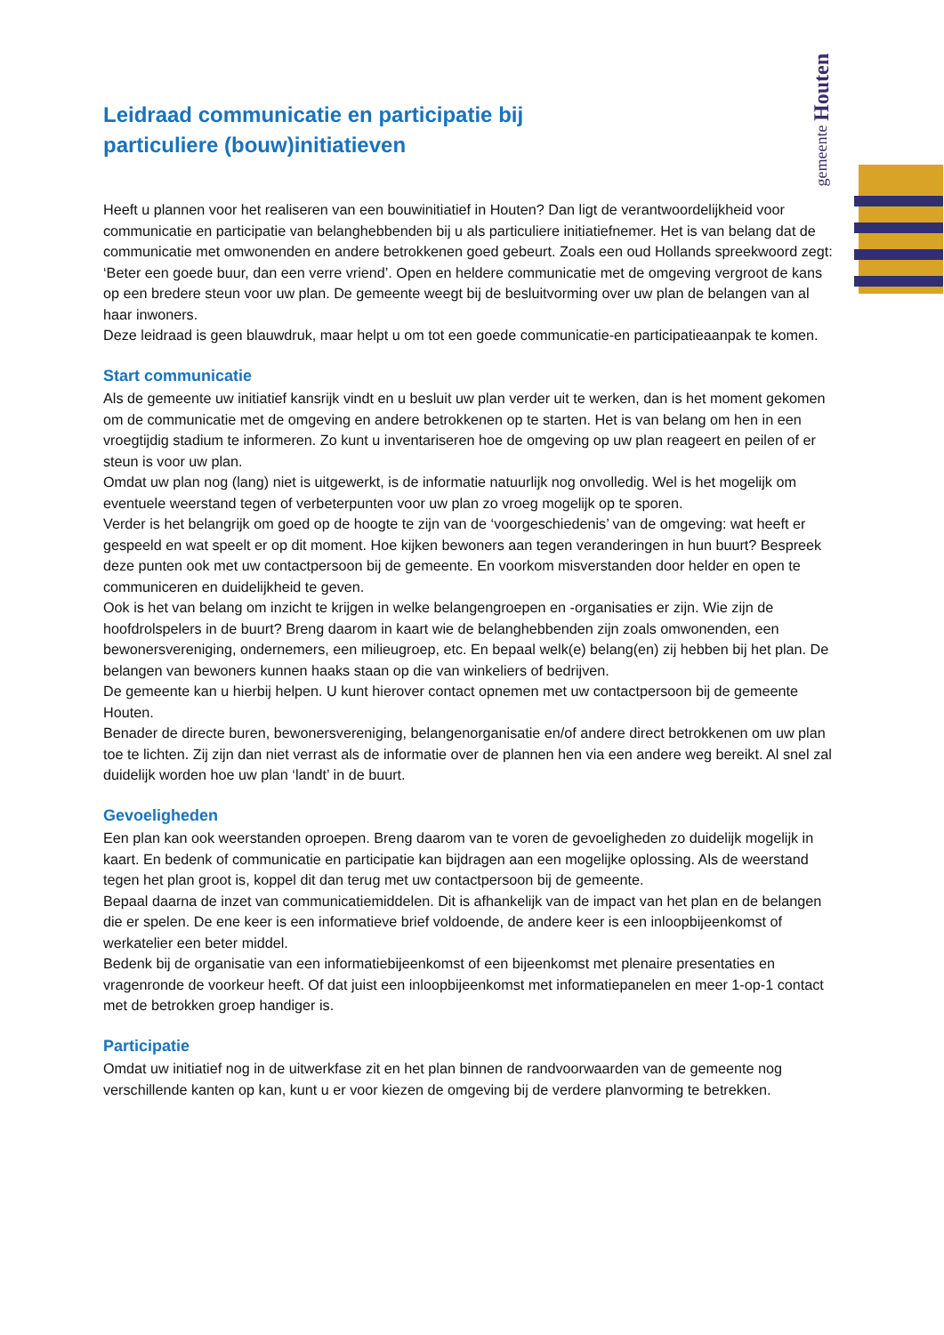gemeente Houten
Leidraad communicatie en participatie bij
particuliere (bouw)initiatieven
Heeft u plannen voor het realiseren van een bouwinitiatief in Houten? Dan ligt de verantwoordelijkheid voor communicatie en participatie van belanghebbenden bij u als particuliere initiatiefnemer. Het is van belang dat de communicatie met omwonenden en andere betrokkenen goed gebeurt. Zoals een oud Hollands spreekwoord zegt: ‘Beter een goede buur, dan een verre vriend’. Open en heldere communicatie met de omgeving vergroot de kans op een bredere steun voor uw plan. De gemeente weegt bij de besluitvorming over uw plan de belangen van al haar inwoners.
Deze leidraad is geen blauwdruk, maar helpt u om tot een goede communicatie-en participatieaanpak te komen.
Start communicatie
Als de gemeente uw initiatief kansrijk vindt en u besluit uw plan verder uit te werken, dan is het moment gekomen om de communicatie met de omgeving en andere betrokkenen op te starten. Het is van belang om hen in een vroegtijdig stadium te informeren. Zo kunt u inventariseren hoe de omgeving op uw plan reageert en peilen of er steun is voor uw plan.
Omdat uw plan nog (lang) niet is uitgewerkt, is de informatie natuurlijk nog onvolledig. Wel is het mogelijk om eventuele weerstand tegen of verbeterpunten voor uw plan zo vroeg mogelijk op te sporen.
Verder is het belangrijk om goed op de hoogte te zijn van de ‘voorgeschiedenis’ van de omgeving: wat heeft er gespeeld en wat speelt er op dit moment. Hoe kijken bewoners aan tegen veranderingen in hun buurt? Bespreek deze punten ook met uw contactpersoon bij de gemeente. En voorkom misverstanden door helder en open te communiceren en duidelijkheid te geven.
Ook is het van belang om inzicht te krijgen in welke belangengroepen en -organisaties er zijn. Wie zijn de hoofdrolspelers in de buurt? Breng daarom in kaart wie de belanghebbenden zijn zoals omwonenden, een bewonersvereniging, ondernemers, een milieugroep, etc. En bepaal welk(e) belang(en) zij hebben bij het plan. De belangen van bewoners kunnen haaks staan op die van winkeliers of bedrijven.
De gemeente kan u hierbij helpen. U kunt hierover contact opnemen met uw contactpersoon bij de gemeente Houten.
Benader de directe buren, bewonersvereniging, belangenorganisatie en/of andere direct betrokkenen om uw plan toe te lichten. Zij zijn dan niet verrast als de informatie over de plannen hen via een andere weg bereikt. Al snel zal duidelijk worden hoe uw plan ‘landt’ in de buurt.
Gevoeligheden
Een plan kan ook weerstanden oproepen. Breng daarom van te voren de gevoeligheden zo duidelijk mogelijk in kaart. En bedenk of communicatie en participatie kan bijdragen aan een mogelijke oplossing. Als de weerstand tegen het plan groot is, koppel dit dan terug met uw contactpersoon bij de gemeente.
Bepaal daarna de inzet van communicatiemiddelen. Dit is afhankelijk van de impact van het plan en de belangen die er spelen. De ene keer is een informatieve brief voldoende, de andere keer is een inloopbijeenkomst of werkatelier een beter middel.
Bedenk bij de organisatie van een informatiebijeenkomst of een bijeenkomst met plenaire presentaties en vragenronde de voorkeur heeft. Of dat juist een inloopbijeenkomst met informatiepanelen en meer 1-op-1 contact met de betrokken groep handiger is.
Participatie
Omdat uw initiatief nog in de uitwerkfase zit en het plan binnen de randvoorwaarden van de gemeente nog verschillende kanten op kan, kunt u er voor kiezen de omgeving bij de verdere planvorming te betrekken.